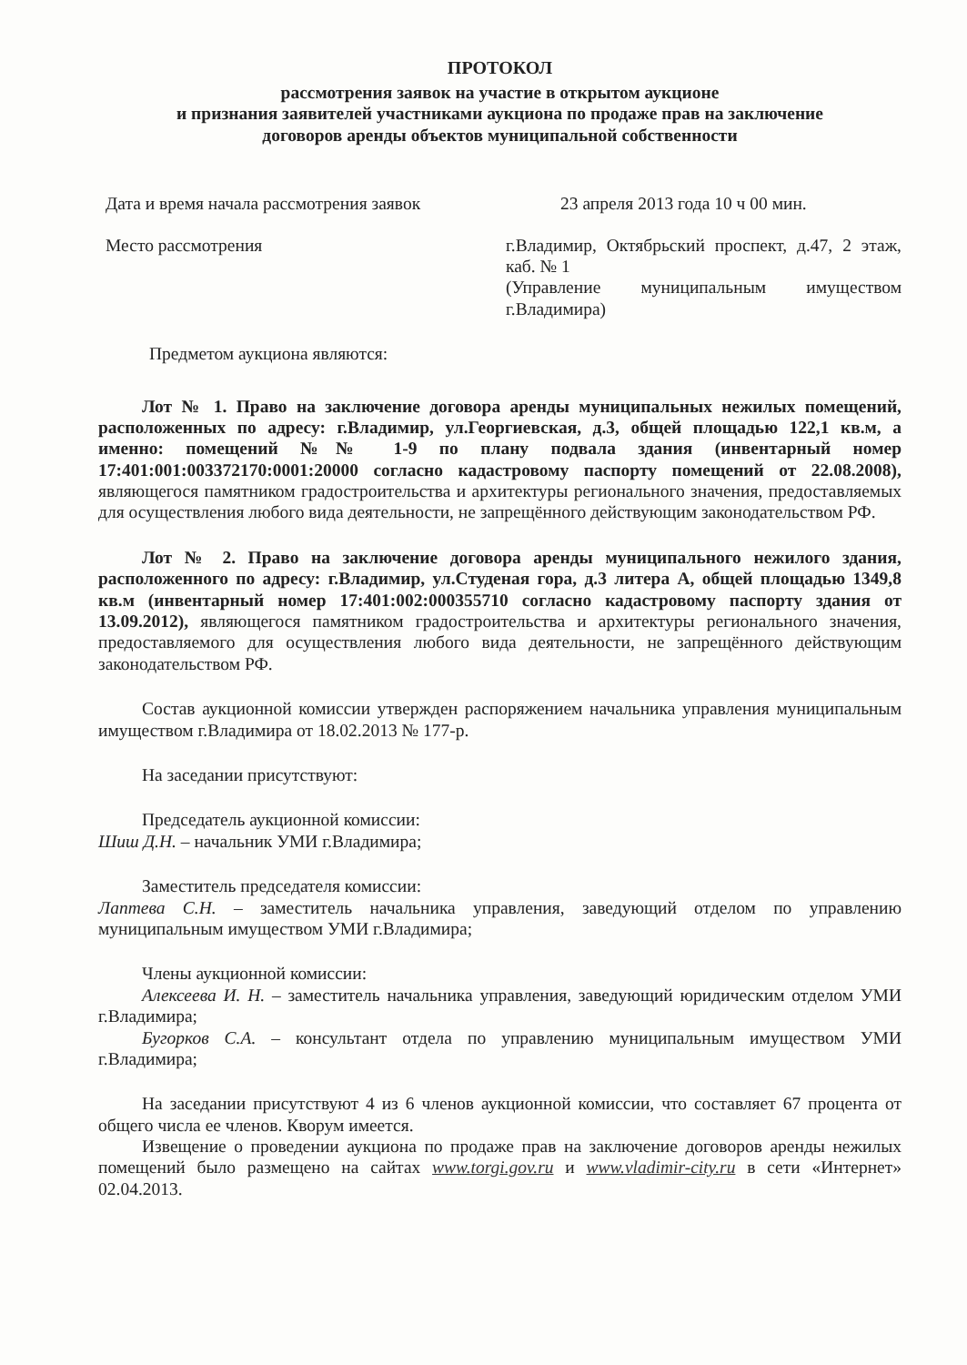ПРОТОКОЛ
рассмотрения заявок на участие в открытом аукционе
и признания заявителей участниками аукциона по продаже прав на заключение
договоров аренды объектов муниципальной собственности
Дата и время начала рассмотрения заявок
23 апреля 2013 года 10 ч 00 мин.
Место рассмотрения г.Владимир, Октябрьский проспект, д.47, 2 этаж, каб. № 1
(Управление муниципальным имуществом г.Владимира)
Предметом аукциона являются:
Лот № 1. Право на заключение договора аренды муниципальных нежилых помещений, расположенных по адресу: г.Владимир, ул.Георгиевская, д.3, общей площадью 122,1 кв.м, а именно: помещений №№ 1-9 по плану подвала здания (инвентарный номер 17:401:001:003372170:0001:20000 согласно кадастровому паспорту помещений от 22.08.2008), являющегося памятником градостроительства и архитектуры регионального значения, предоставляемых для осуществления любого вида деятельности, не запрещённого действующим законодательством РФ.
Лот № 2. Право на заключение договора аренды муниципального нежилого здания, расположенного по адресу: г.Владимир, ул.Студеная гора, д.3 литера А, общей площадью 1349,8 кв.м (инвентарный номер 17:401:002:000355710 согласно кадастровому паспорту здания от 13.09.2012), являющегося памятником градостроительства и архитектуры регионального значения, предоставляемого для осуществления любого вида деятельности, не запрещённого действующим законодательством РФ.
Состав аукционной комиссии утвержден распоряжением начальника управления муниципальным имуществом г.Владимира от 18.02.2013 № 177-р.
На заседании присутствуют:
Председатель аукционной комиссии:
Шиш Д.Н. – начальник УМИ г.Владимира;
Заместитель председателя комиссии:
Лаптева С.Н. – заместитель начальника управления, заведующий отделом по управлению муниципальным имуществом УМИ г.Владимира;
Члены аукционной комиссии:
Алексеева И. Н. – заместитель начальника управления, заведующий юридическим отделом УМИ г.Владимира;
Бугорков С.А. – консультант отдела по управлению муниципальным имуществом УМИ г.Владимира;
На заседании присутствуют 4 из 6 членов аукционной комиссии, что составляет 67 процента от общего числа ее членов. Кворум имеется.
Извещение о проведении аукциона по продаже прав на заключение договоров аренды нежилых помещений было размещено на сайтах www.torgi.gov.ru и www.vladimir-city.ru в сети «Интернет» 02.04.2013.